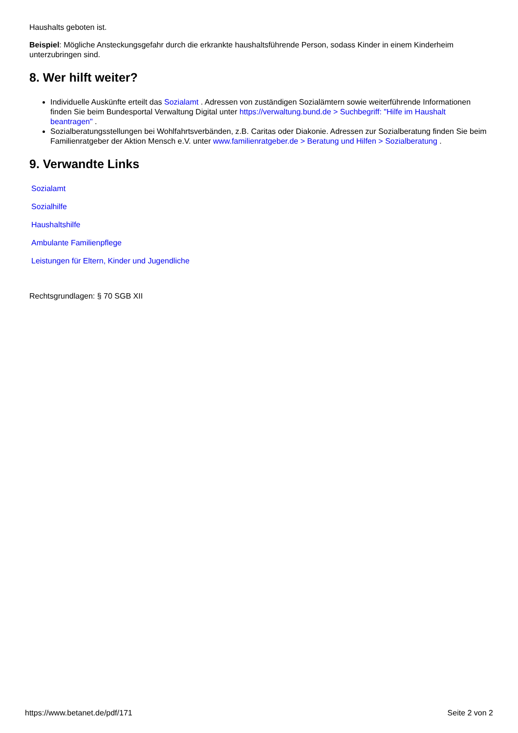Haushalts geboten ist.
Beispiel: Mögliche Ansteckungsgefahr durch die erkrankte haushaltsführende Person, sodass Kinder in einem Kinderheim unterzubringen sind.
8. Wer hilft weiter?
Individuelle Auskünfte erteilt das Sozialamt . Adressen von zuständigen Sozialämtern sowie weiterführende Informationen finden Sie beim Bundesportal Verwaltung Digital unter https://verwaltung.bund.de > Suchbegriff: "Hilfe im Haushalt beantragen" .
Sozialberatungsstellungen bei Wohlfahrtsverbänden, z.B. Caritas oder Diakonie. Adressen zur Sozialberatung finden Sie beim Familienratgeber der Aktion Mensch e.V. unter www.familienratgeber.de > Beratung und Hilfen > Sozialberatung .
9. Verwandte Links
Sozialamt
Sozialhilfe
Haushaltshilfe
Ambulante Familienpflege
Leistungen für Eltern, Kinder und Jugendliche
Rechtsgrundlagen: § 70 SGB XII
https://www.betanet.de/pdf/171 Seite 2 von 2